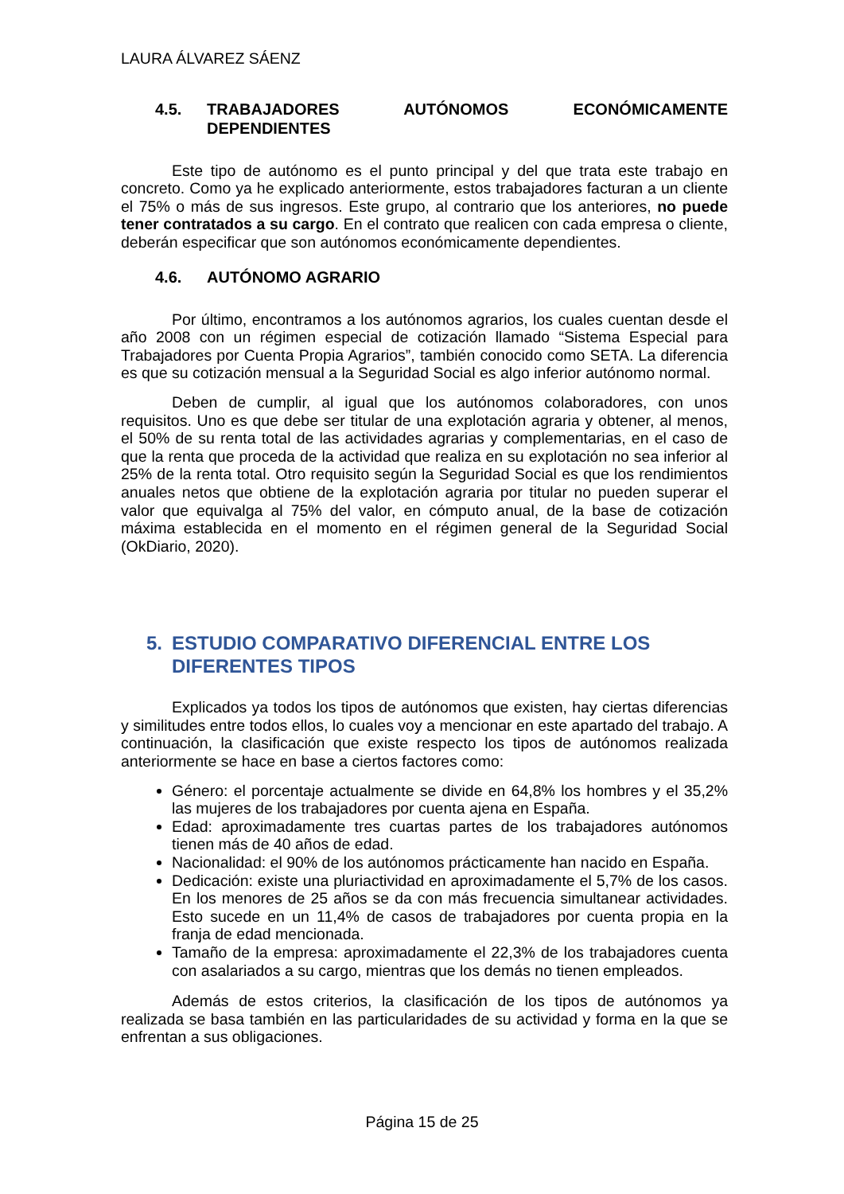LAURA ÁLVAREZ SÁENZ
4.5. TRABAJADORES AUTÓNOMOS ECONÓMICAMENTE DEPENDIENTES
Este tipo de autónomo es el punto principal y del que trata este trabajo en concreto. Como ya he explicado anteriormente, estos trabajadores facturan a un cliente el 75% o más de sus ingresos. Este grupo, al contrario que los anteriores, no puede tener contratados a su cargo. En el contrato que realicen con cada empresa o cliente, deberán especificar que son autónomos económicamente dependientes.
4.6. AUTÓNOMO AGRARIO
Por último, encontramos a los autónomos agrarios, los cuales cuentan desde el año 2008 con un régimen especial de cotización llamado “Sistema Especial para Trabajadores por Cuenta Propia Agrarios”, también conocido como SETA. La diferencia es que su cotización mensual a la Seguridad Social es algo inferior autónomo normal.
Deben de cumplir, al igual que los autónomos colaboradores, con unos requisitos. Uno es que debe ser titular de una explotación agraria y obtener, al menos, el 50% de su renta total de las actividades agrarias y complementarias, en el caso de que la renta que proceda de la actividad que realiza en su explotación no sea inferior al 25% de la renta total. Otro requisito según la Seguridad Social es que los rendimientos anuales netos que obtiene de la explotación agraria por titular no pueden superar el valor que equivalga al 75% del valor, en cómputo anual, de la base de cotización máxima establecida en el momento en el régimen general de la Seguridad Social (OkDiario, 2020).
5. ESTUDIO COMPARATIVO DIFERENCIAL ENTRE LOS DIFERENTES TIPOS
Explicados ya todos los tipos de autónomos que existen, hay ciertas diferencias y similitudes entre todos ellos, lo cuales voy a mencionar en este apartado del trabajo. A continuación, la clasificación que existe respecto los tipos de autónomos realizada anteriormente se hace en base a ciertos factores como:
Género: el porcentaje actualmente se divide en 64,8% los hombres y el 35,2% las mujeres de los trabajadores por cuenta ajena en España.
Edad: aproximadamente tres cuartas partes de los trabajadores autónomos tienen más de 40 años de edad.
Nacionalidad: el 90% de los autónomos prácticamente han nacido en España.
Dedicación: existe una pluriactividad en aproximadamente el 5,7% de los casos. En los menores de 25 años se da con más frecuencia simultanear actividades. Esto sucede en un 11,4% de casos de trabajadores por cuenta propia en la franja de edad mencionada.
Tamaño de la empresa: aproximadamente el 22,3% de los trabajadores cuenta con asalariados a su cargo, mientras que los demás no tienen empleados.
Además de estos criterios, la clasificación de los tipos de autónomos ya realizada se basa también en las particularidades de su actividad y forma en la que se enfrentan a sus obligaciones.
Página 15 de 25